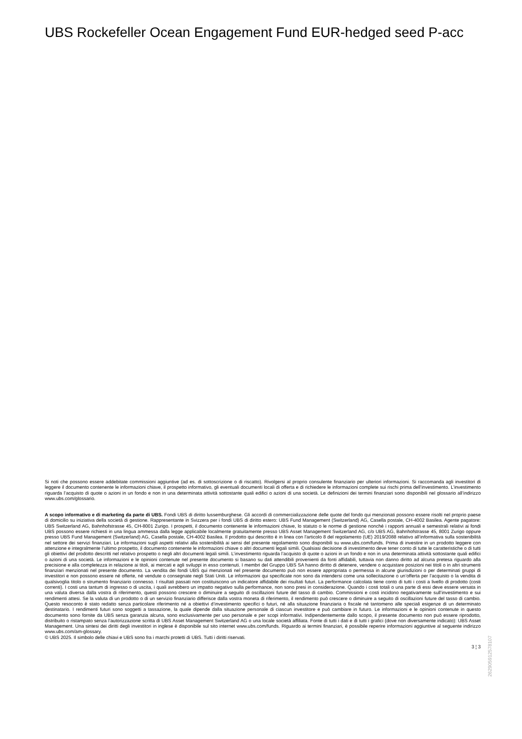UBS Rockefeller Ocean Engagement Fund EUR-hedged seed P-acc
Si noti che possono essere addebitate commissioni aggiuntive (ad es. di sottoscrizione o di riscatto). Rivolgersi al proprio consulente finanziario per ulteriori informazioni. Si raccomanda agli investitori di leggere il documento contenente le informazioni chiave, il prospetto informativo, gli eventuali documenti locali di offerta e di richiedere le informazioni complete sui rischi prima dell’investimento. L’investimento riguarda l’acquisto di quote o azioni in un fondo e non in una determinata attività sottostante quali edifici o azioni di una società. Le definizioni dei termini finanziari sono disponibili nel glossario all’indirizzo www.ubs.com/glossario.
A scopo informativo e di marketing da parte di UBS. Fondi UBS di diritto lussemburghese. Gli accordi di commercializzazione delle quote del fondo qui menzionati possono essere risolti nel proprio paese di domicilio su iniziativa della società di gestione. Rappresentante in Svizzera per i fondi UBS di diritto estero: UBS Fund Management (Switzerland) AG, Casella postale, CH-4002 Basilea. Agente pagatore: UBS Switzerland AG, Bahnhofstrasse 45, CH-8001 Zurigo. I prospetti, il documento contenente le informazioni chiave, lo statuto o le norme di gestione nonché i rapporti annuali e semestrali relativi ai fondi UBS possono essere richiesti in una lingua ammessa dalla legge applicabile localmente gratuitamente presso UBS Asset Management Switzerland AG, c/o UBS AG, Bahnhofstrasse 45, 8001 Zurigo oppure presso UBS Fund Management (Switzerland) AG, Casella postale, CH-4002 Basilea. Il prodotto qui descritto è in linea con l'articolo 8 del regolamento (UE) 2019/2088 relativo all’informativa sulla sostenibilità nel settore dei servizi finanziari. Le informazioni sugli aspetti relativi alla sostenibilità ai sensi del presente regolamento sono disponibili su www.ubs.com/funds. Prima di investire in un prodotto leggere con attenzione e integralmente l’ultimo prospetto, il documento contenente le informazioni chiave o altri documenti legali simili. Qualsiasi decisione di investimento deve tener conto di tutte le caratteristiche o di tutti gli obiettivi del prodotto descritti nel relativo prospetto o negli altri documenti legali simili. L’investimento riguarda l’acquisto di quote o azioni in un fondo e non in una determinata attività sottostante quali edifici o azioni di una società. Le informazioni e le opinioni contenute nel presente documento si basano su dati attendibili provenienti da fonti affidabili, tuttavia non danno diritto ad alcuna pretesa riguardo alla precisione e alla completezza in relazione ai titoli, ai mercati e agli sviluppi in esso contenuti. I membri del Gruppo UBS SA hanno diritto di detenere, vendere o acquistare posizioni nei titoli o in altri strumenti finanziari menzionati nel presente documento. La vendita dei fondi UBS qui menzionati nel presente documento può non essere appropriata o permessa in alcune giurisdizioni o per determinati gruppi di investitori e non possono essere né offerte, né vendute o consegnate negli Stati Uniti. Le informazioni qui specificate non sono da intendersi come una sollecitazione o un’offerta per l’acquisto o la vendita di qualsivoglia titolo o strumento finanziario connesso. I risultati passati non costituiscono un indicatore affidabile dei risultati futuri. La performance calcolata tiene conto di tutti i costi a livello di prodotto (costi correnti). I costi una tantum di ingresso o di uscita, i quali avrebbero un impatto negativo sulla performance, non sono presi in considerazione. Quando i costi totali o una parte di essi deve essere versata in una valuta diversa dalla vostra di riferimento, questi possono crescere o diminuire a seguito di oscillazioni future del tasso di cambio. Commissioni e costi incidono negativamente sull’investimento e sui rendimenti attesi. Se la valuta di un prodotto o di un servizio finanziario differisce dalla vostra moneta di riferimento, il rendimento può crescere o diminuire a seguito di oscillazioni future del tasso di cambio. Questo resoconto è stato redatto senza particolare riferimento né a obiettivi d’investimento specifici o futuri, né alla situazione finanziaria o fiscale né tantomeno alle speciali esigenze di un determinato destinatario. I rendimenti futuri sono soggetti a tassazione, la quale dipende dalla situazione personale di ciascun investitore e può cambiare in futuro. Le informazioni e le opinioni contenute in questo documento sono fornite da UBS senza garanzia alcuna, sono esclusivamente per uso personale e per scopi informativi. Indipendentemente dallo scopo, il presente documento non può essere riprodotto, distribuito o ristampato senza l’autorizzazione scritta di UBS Asset Management Switzerland AG o una locale società affiliata. Fonte di tutti i dati e di tutti i grafici (dove non diversamente indicato): UBS Asset Management. Una sintesi dei diritti degli investitori in inglese è disponibile sul sito internet www.ubs.com/funds. Riguardo ai termini finanziari, è possibile reperire informazioni aggiuntive al seguente indirizzo www.ubs.com/am-glossary.
© UBS 2025. Il simbolo delle chiavi e UBS sono fra i marchi protetti di UBS. Tutti i diritti riservati.
3 ¦ 3
262905912578107